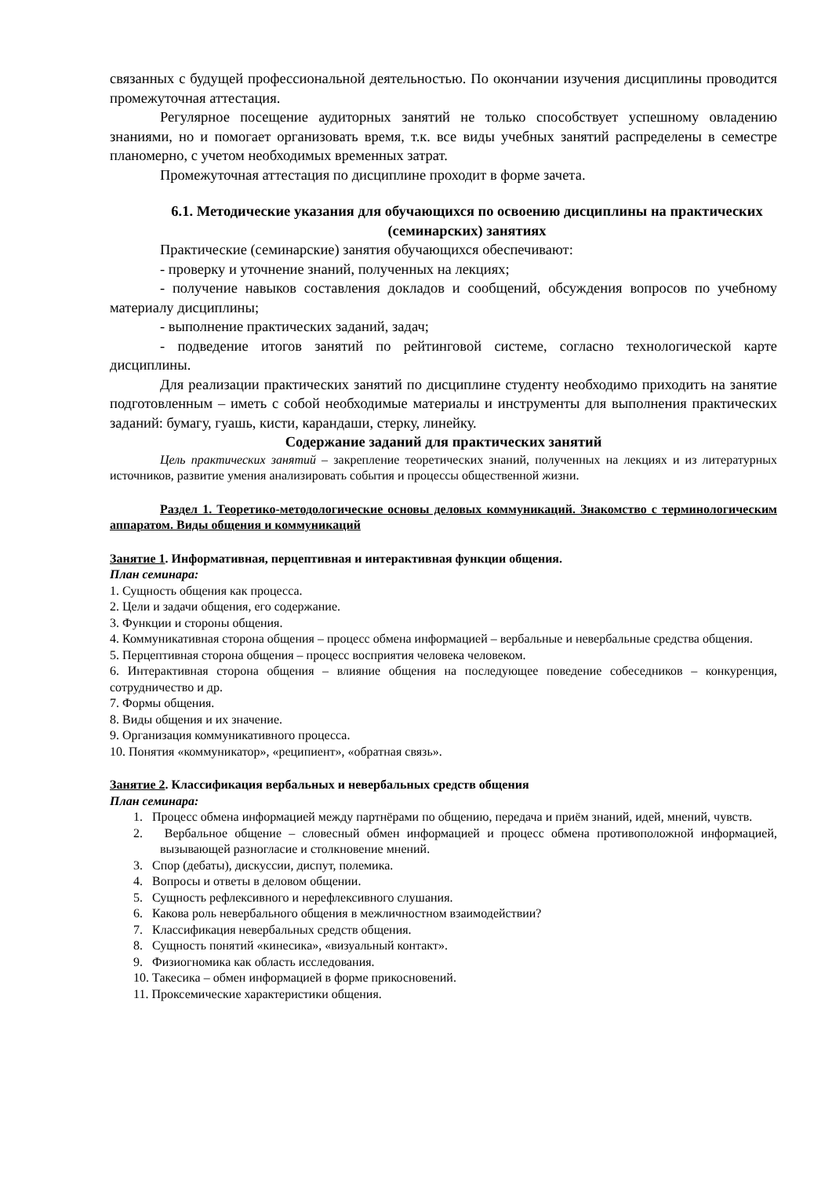связанных с будущей профессиональной деятельностью. По окончании изучения дисциплины проводится промежуточная аттестация.
Регулярное посещение аудиторных занятий не только способствует успешному овладению знаниями, но и помогает организовать время, т.к. все виды учебных занятий распределены в семестре планомерно, с учетом необходимых временных затрат.
Промежуточная аттестация по дисциплине проходит в форме зачета.
6.1. Методические указания для обучающихся по освоению дисциплины на практических (семинарских) занятиях
Практические (семинарские) занятия обучающихся обеспечивают:
- проверку и уточнение знаний, полученных на лекциях;
- получение навыков составления докладов и сообщений, обсуждения вопросов по учебному материалу дисциплины;
- выполнение практических заданий, задач;
- подведение итогов занятий по рейтинговой системе, согласно технологической карте дисциплины.
Для реализации практических занятий по дисциплине студенту необходимо приходить на занятие подготовленным – иметь с собой необходимые материалы и инструменты для выполнения практических заданий: бумагу, гуашь, кисти, карандаши, стерку, линейку.
Содержание заданий для практических занятий
Цель практических занятий – закрепление теоретических знаний, полученных на лекциях и из литературных источников, развитие умения анализировать события и процессы общественной жизни.
Раздел 1. Теоретико-методологические основы деловых коммуникаций. Знакомство с терминологическим аппаратом. Виды общения и коммуникаций
Занятие 1. Информативная, перцептивная и интерактивная функции общения.
План семинара:
1. Сущность общения как процесса.
2. Цели и задачи общения, его содержание.
3. Функции и стороны общения.
4. Коммуникативная сторона общения – процесс обмена информацией – вербальные и невербальные средства общения.
5. Перцептивная сторона общения – процесс восприятия человека человеком.
6. Интерактивная сторона общения – влияние общения на последующее поведение собеседников – конкуренция, сотрудничество и др.
7. Формы общения.
8. Виды общения и их значение.
9. Организация коммуникативного процесса.
10. Понятия «коммуникатор», «реципиент», «обратная связь».
Занятие 2. Классификация вербальных и невербальных средств общения
План семинара:
1. Процесс обмена информацией между партнёрами по общению, передача и приём знаний, идей, мнений, чувств.
2. Вербальное общение – словесный обмен информацией и процесс обмена противоположной информацией, вызывающей разногласие и столкновение мнений.
3. Спор (дебаты), дискуссии, диспут, полемика.
4. Вопросы и ответы в деловом общении.
5. Сущность рефлексивного и нерефлексивного слушания.
6. Какова роль невербального общения в межличностном взаимодействии?
7. Классификация невербальных средств общения.
8. Сущность понятий «кинесика», «визуальный контакт».
9. Физиогномика как область исследования.
10. Такесика – обмен информацией в форме прикосновений.
11. Проксемические характеристики общения.